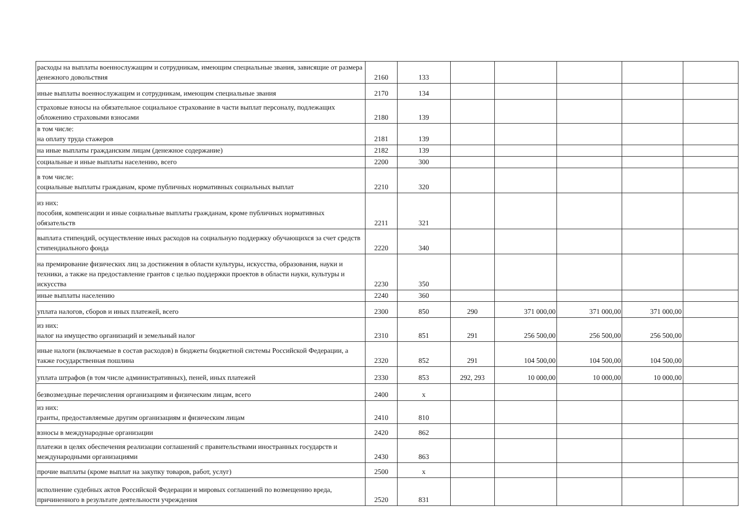| расходы на выплаты военнослужащим и сотрудникам, имеющим специальные звания, зависящие от размера денежного довольствия | 2160 | 133 | | | | | |
| иные выплаты военнослужащим и сотрудникам, имеющим специальные звания | 2170 | 134 | | | | | |
| страховые взносы на обязательное социальное страхование в части выплат персоналу, подлежащих обложению страховыми взносами | 2180 | 139 | | | | | |
| в том числе: на оплату труда стажеров | 2181 | 139 | | | | | |
| на иные выплаты гражданским лицам (денежное содержание) | 2182 | 139 | | | | | |
| социальные и иные выплаты населению, всего | 2200 | 300 | | | | | |
| в том числе: социальные выплаты гражданам, кроме публичных нормативных социальных выплат | 2210 | 320 | | | | | |
| из них: пособия, компенсации и иные социальные выплаты гражданам, кроме публичных нормативных обязательств | 2211 | 321 | | | | | |
| выплата стипендий, осуществление иных расходов на социальную поддержку обучающихся за счет средств стипендиального фонда | 2220 | 340 | | | | | |
| на премирование физических лиц за достижения в области культуры, искусства, образования, науки и техники, а также на предоставление грантов с целью поддержки проектов в области науки, культуры и искусства | 2230 | 350 | | | | | |
| иные выплаты населению | 2240 | 360 | | | | | |
| уплата налогов, сборов и иных платежей, всего | 2300 | 850 | 290 | 371 000,00 | 371 000,00 | 371 000,00 | |
| из них: налог на имущество организаций и земельный налог | 2310 | 851 | 291 | 256 500,00 | 256 500,00 | 256 500,00 | |
| иные налоги (включаемые в состав расходов) в бюджеты бюджетной системы Российской Федерации, а также государственная пошлина | 2320 | 852 | 291 | 104 500,00 | 104 500,00 | 104 500,00 | |
| уплата штрафов (в том числе административных), пеней, иных платежей | 2330 | 853 | 292, 293 | 10 000,00 | 10 000,00 | 10 000,00 | |
| безвозмездные перечисления организациям и физическим лицам, всего | 2400 | x | | | | | |
| из них: гранты, предоставляемые другим организациям и физическим лицам | 2410 | 810 | | | | | |
| взносы в международные организации | 2420 | 862 | | | | | |
| платежи в целях обеспечения реализации соглашений с правительствами иностранных государств и международными организациями | 2430 | 863 | | | | | |
| прочие выплаты (кроме выплат на закупку товаров, работ, услуг) | 2500 | x | | | | | |
| исполнение судебных актов Российской Федерации и мировых соглашений по возмещению вреда, причиненного в результате деятельности учреждения | 2520 | 831 | | | | | |